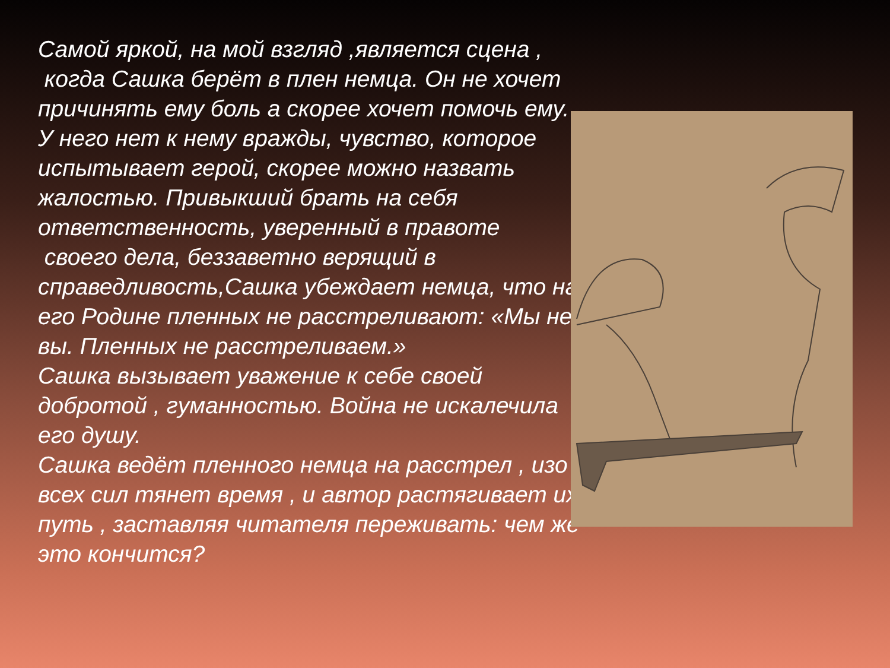Самой яркой, на мой взгляд ,является сцена ,
когда Сашка берёт в плен немца. Он не хочет причинять ему боль а скорее хочет помочь ему.
У него нет к нему вражды, чувство, которое испытывает герой, скорее можно назвать жалостью. Привыкший брать на себя ответственность, уверенный в правоте
своего дела, беззаветно верящий в справедливость,Сашка убеждает немца, что на его Родине пленных не расстреливают: «Мы не вы. Пленных не расстреливаем.»
Сашка вызывает уважение к себе своей добротой , гуманностью. Война не искалечила его душу.
Сашка ведёт пленного немца на расстрел , изо всех сил тянет время , и автор растягивает их путь , заставляя читателя переживать: чем же это кончится?